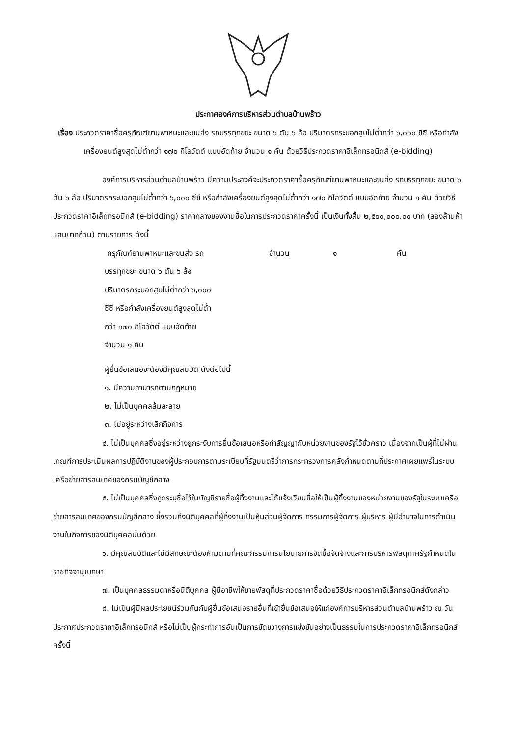ประกาศองค์การบริหารส่วนตำบลบ้านพร้าว
เรื่อง ประกวดราคาซื้อครุภัณฑ์ยานพาหนะและขนส่ง รถบรรทุกขยะ ขนาด ๖ ตัน ๖ ล้อ ปริมาตรกระบอกสูบไม่ต่ำกว่า ๖,๐๐๐ ซีซี หรือกำลังเครื่องยนต์สูงสุดไม่ต่ำกว่า ๑๗๐ กิโลวัตต์ แบบอัดท้าย จำนวน ๑ คัน ด้วยวิธีประกวดราคาอิเล็กทรอนิกส์ (e-bidding)
องค์การบริหารส่วนตำบลบ้านพร้าว มีความประสงค์จะประกวดราคาซื้อครุภัณฑ์ยานพาหนะและขนส่ง รถบรรทุกขยะ ขนาด ๖ ตัน ๖ ล้อ ปริมาตรกระบอกสูบไม่ต่ำกว่า ๖,๐๐๐ ซีซี หรือกำลังเครื่องยนต์สูงสุดไม่ต่ำกว่า ๑๗๐ กิโลวัตต์ แบบอัดท้าย จำนวน ๑ คัน ด้วยวิธีประกวดราคาอิเล็กทรอนิกส์ (e-bidding) ราคากลางของงานซื้อในการประกวดราคาครั้งนี้ เป็นเงินทั้งสิ้น ๒,๕๐๐,๐๐๐.๐๐ บาท (สองล้านห้าแสนบาทถ้วน) ตามรายการ ดังนี้
ครุภัณฑ์ยานพาหนะและขนส่ง รถ จำนวน ๑ คัน
บรรทุกขยะ ขนาด ๖ ตัน ๖ ล้อ
ปริมาตรกระบอกสูบไม่ต่ำกว่า ๖,๐๐๐
ซีซี หรือกำลังเครื่องยนต์สูงสุดไม่ต่ำ
กว่า ๑๗๐ กิโลวัตต์ แบบอัดท้าย
จำนวน ๑ คัน
ผู้ยื่นข้อเสนอจะต้องมีคุณสมบัติ ดังต่อไปนี้
๑. มีความสามารถตามกฎหมาย
๒. ไม่เป็นบุคคลล้มละลาย
๓. ไม่อยู่ระหว่างเลิกกิจการ
๔. ไม่เป็นบุคคลซึ่งอยู่ระหว่างถูกระงับการยื่นข้อเสนอหรือทำสัญญากับหน่วยงานของรัฐไว้ชั่วคราว เนื่องจากเป็นผู้ที่ไม่ผ่านเกณฑ์การประเมินผลการปฏิบัติงานของผู้ประกอบการตามระเบียบที่รัฐมนตรีว่าการกระทรวงการคลังกำหนดตามที่ประกาศเผยแพร่ในระบบเครือข่ายสารสนเทศของกรมบัญชีกลาง
๕. ไม่เป็นบุคคลซึ่งถูกระบุชื่อไว้ในบัญชีรายชื่อผู้ทิ้งงานและได้แจ้งเวียนชื่อให้เป็นผู้ทิ้งงานของหน่วยงานของรัฐในระบบเครือข่ายสารสนเทศของกรมบัญชีกลาง ซึ่งรวมถึงนิติบุคคลที่ผู้ทิ้งงานเป็นหุ้นส่วนผู้จัดการ กรรมการผู้จัดการ ผู้บริหาร ผู้มีอำนาจในการดำเนินงานในกิจการของนิติบุคคลนั้นด้วย
๖. มีคุณสมบัติและไม่มีลักษณะต้องห้ามตามที่คณะกรรมการนโยบายการจัดซื้อจัดจ้างและการบริหารพัสดุภาครัฐกำหนดในราชกิจจานุเบกษา
๗. เป็นบุคคลธรรมดาหรือนิติบุคคล ผู้มีอาชีพให้ขายพัสดุที่ประกวดราคาซื้อด้วยวิธีประกวดราคาอิเล็กทรอนิกส์ดังกล่าว
๘. ไม่เป็นผู้มีผลประโยชน์ร่วมกันกับผู้ยื่นข้อเสนอรายอื่นที่เข้ายื่นข้อเสนอให้แก่องค์การบริหารส่วนตำบลบ้านพร้าว ณ วันประกาศประกวดราคาอิเล็กทรอนิกส์ หรือไม่เป็นผู้กระทำการอันเป็นการขัดขวางการแข่งขันอย่างเป็นธรรมในการประกวดราคาอิเล็กทรอนิกส์ครั้งนี้